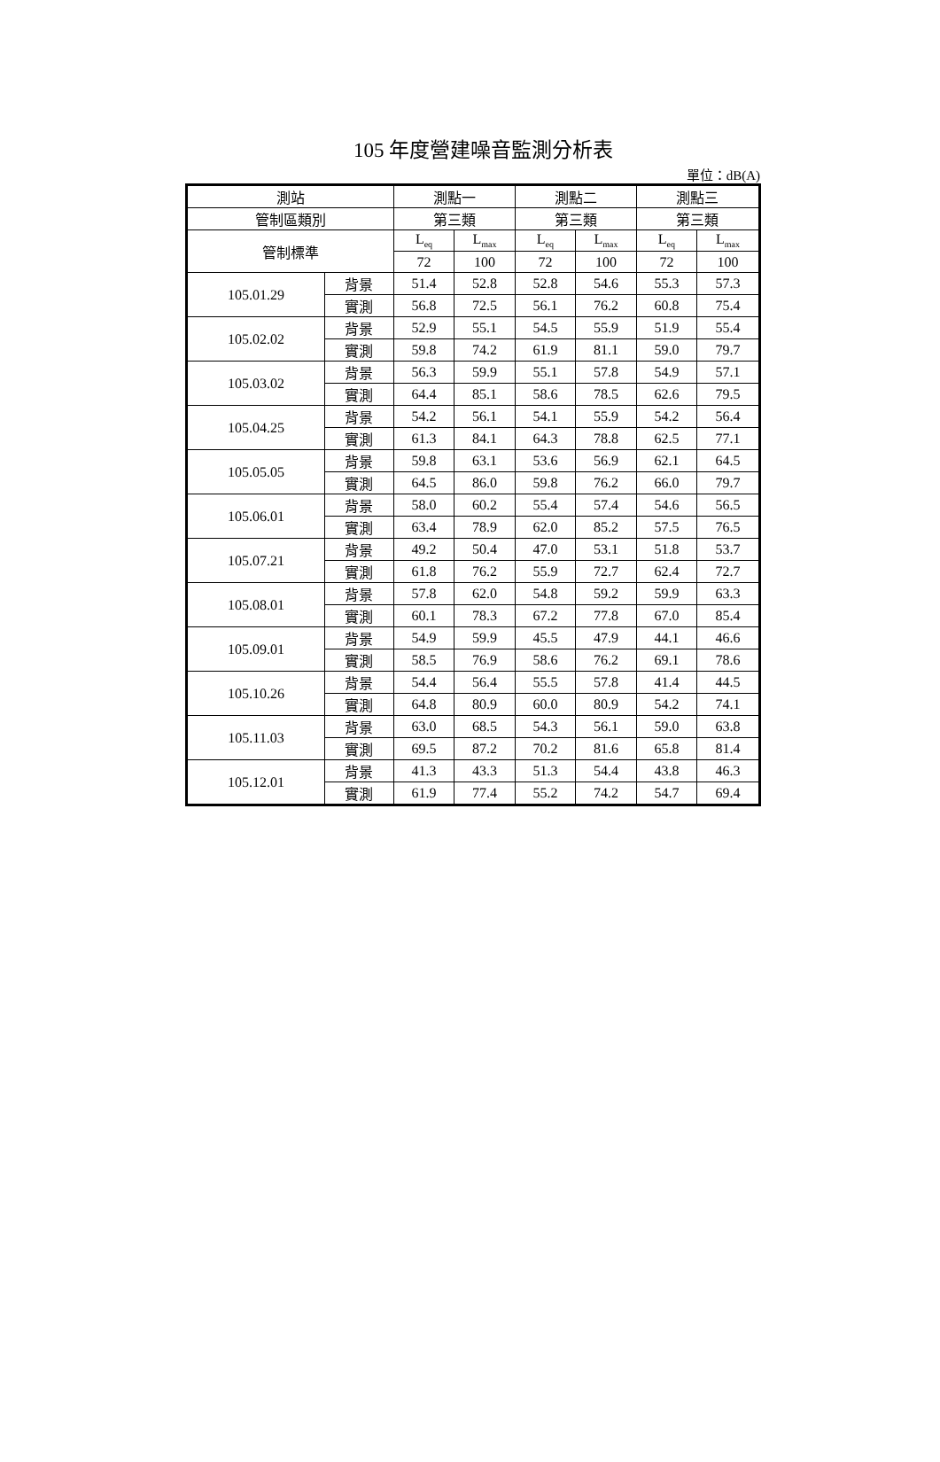105 年度營建噪音監測分析表
單位：dB(A)
| 測站 | | 測點一 | | 測點二 | | 測點三 | |
| --- | --- | --- | --- | --- | --- | --- | --- |
| 管制區類別 | | 第三類 | | 第三類 | | 第三類 | |
| 管制標準 | | L<sub>eq</sub> | L<sub>max</sub> | L<sub>eq</sub> | L<sub>max</sub> | L<sub>eq</sub> | L<sub>max</sub> |
| | | 72 | 100 | 72 | 100 | 72 | 100 |
| 105.01.29 | 背景 | 51.4 | 52.8 | 52.8 | 54.6 | 55.3 | 57.3 |
| | 實測 | 56.8 | 72.5 | 56.1 | 76.2 | 60.8 | 75.4 |
| 105.02.02 | 背景 | 52.9 | 55.1 | 54.5 | 55.9 | 51.9 | 55.4 |
| | 實測 | 59.8 | 74.2 | 61.9 | 81.1 | 59.0 | 79.7 |
| 105.03.02 | 背景 | 56.3 | 59.9 | 55.1 | 57.8 | 54.9 | 57.1 |
| | 實測 | 64.4 | 85.1 | 58.6 | 78.5 | 62.6 | 79.5 |
| 105.04.25 | 背景 | 54.2 | 56.1 | 54.1 | 55.9 | 54.2 | 56.4 |
| | 實測 | 61.3 | 84.1 | 64.3 | 78.8 | 62.5 | 77.1 |
| 105.05.05 | 背景 | 59.8 | 63.1 | 53.6 | 56.9 | 62.1 | 64.5 |
| | 實測 | 64.5 | 86.0 | 59.8 | 76.2 | 66.0 | 79.7 |
| 105.06.01 | 背景 | 58.0 | 60.2 | 55.4 | 57.4 | 54.6 | 56.5 |
| | 實測 | 63.4 | 78.9 | 62.0 | 85.2 | 57.5 | 76.5 |
| 105.07.21 | 背景 | 49.2 | 50.4 | 47.0 | 53.1 | 51.8 | 53.7 |
| | 實測 | 61.8 | 76.2 | 55.9 | 72.7 | 62.4 | 72.7 |
| 105.08.01 | 背景 | 57.8 | 62.0 | 54.8 | 59.2 | 59.9 | 63.3 |
| | 實測 | 60.1 | 78.3 | 67.2 | 77.8 | 67.0 | 85.4 |
| 105.09.01 | 背景 | 54.9 | 59.9 | 45.5 | 47.9 | 44.1 | 46.6 |
| | 實測 | 58.5 | 76.9 | 58.6 | 76.2 | 69.1 | 78.6 |
| 105.10.26 | 背景 | 54.4 | 56.4 | 55.5 | 57.8 | 41.4 | 44.5 |
| | 實測 | 64.8 | 80.9 | 60.0 | 80.9 | 54.2 | 74.1 |
| 105.11.03 | 背景 | 63.0 | 68.5 | 54.3 | 56.1 | 59.0 | 63.8 |
| | 實測 | 69.5 | 87.2 | 70.2 | 81.6 | 65.8 | 81.4 |
| 105.12.01 | 背景 | 41.3 | 43.3 | 51.3 | 54.4 | 43.8 | 46.3 |
| | 實測 | 61.9 | 77.4 | 55.2 | 74.2 | 54.7 | 69.4 |